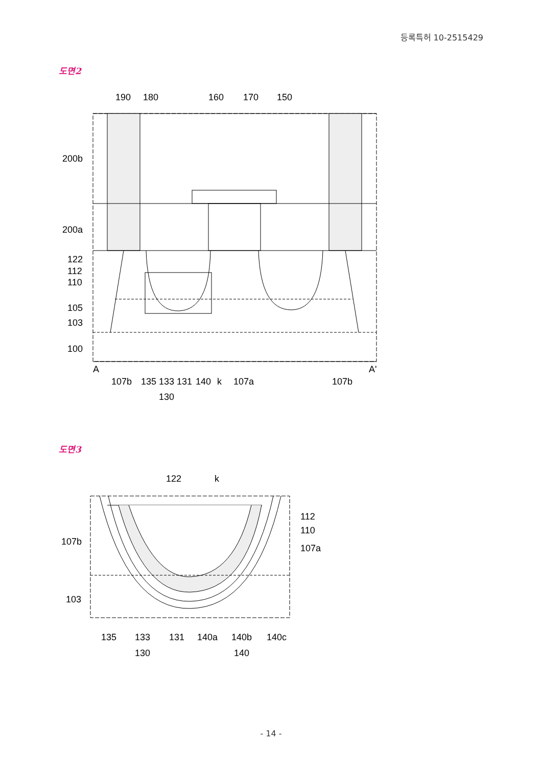등록특허 10-2515429
도면2
190
180
160
170
150
200b
200a
122
112
110
105
103
100
A
A'
107b
135 133 131
140
k
107a
107b
130
도면3
122
k
112
110
107a
107b
103
135
133
131
140a
140b
140c
130
140
- 14 -